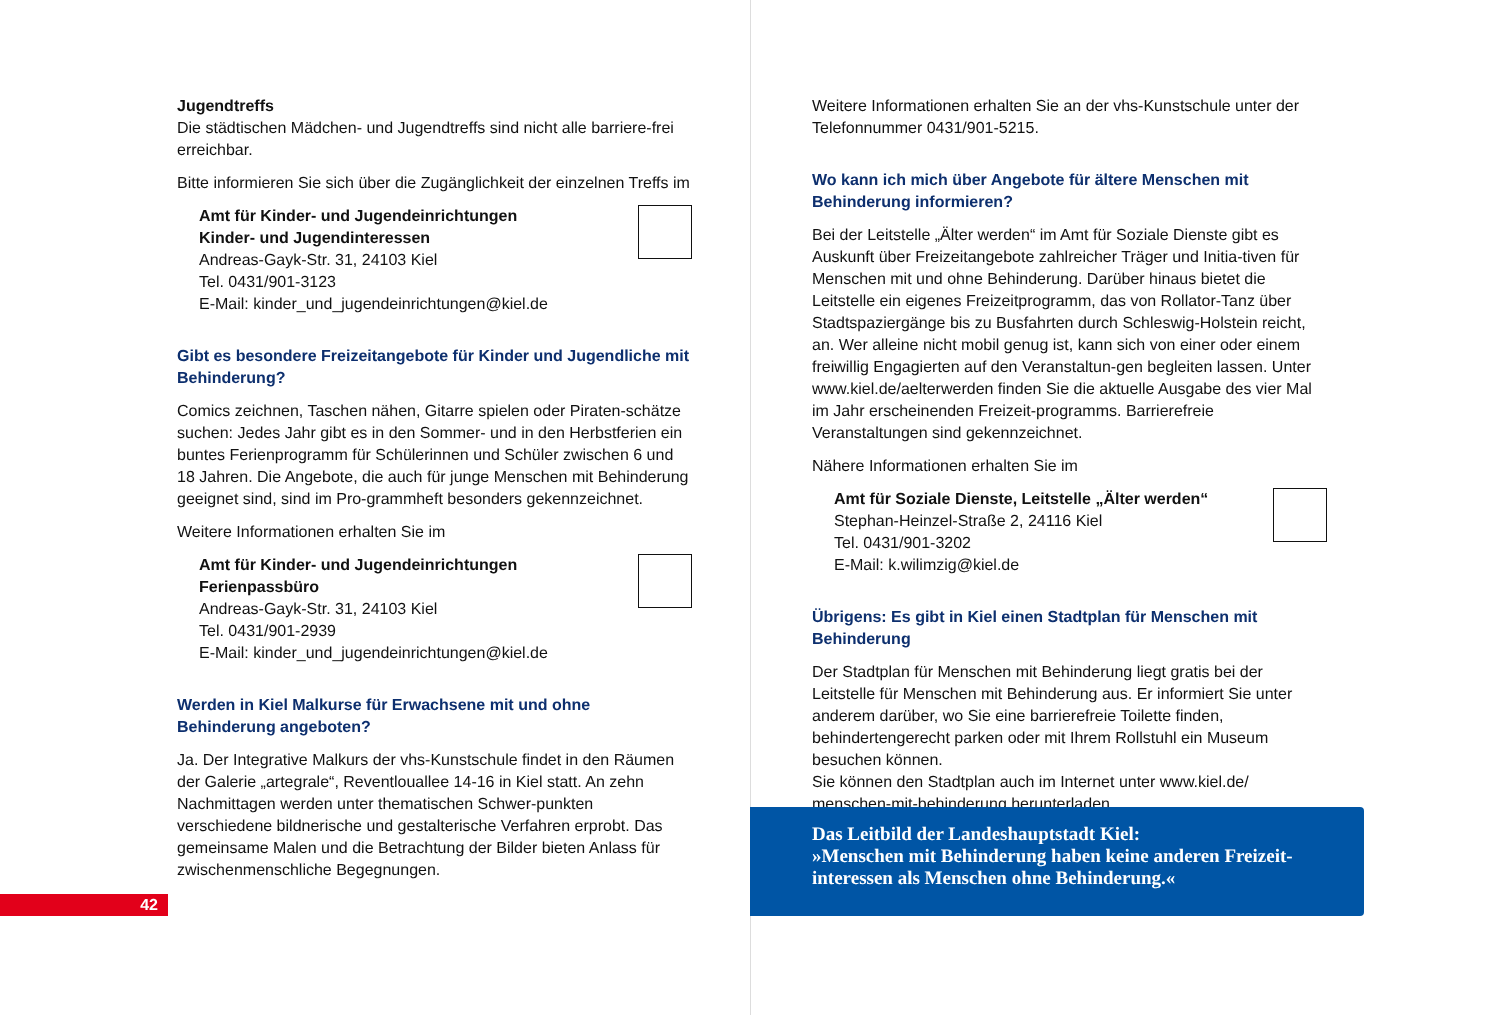Jugendtreffs
Die städtischen Mädchen- und Jugendtreffs sind nicht alle barriere-frei erreichbar.
Bitte informieren Sie sich über die Zugänglichkeit der einzelnen Treffs im
Amt für Kinder- und Jugendeinrichtungen
Kinder- und Jugendinteressen
Andreas-Gayk-Str. 31, 24103 Kiel
Tel. 0431/901-3123
E-Mail: kinder_und_jugendeinrichtungen@kiel.de
Gibt es besondere Freizeitangebote für Kinder und Jugendliche mit Behinderung?
Comics zeichnen, Taschen nähen, Gitarre spielen oder Piraten-schätze suchen: Jedes Jahr gibt es in den Sommer- und in den Herbstferien ein buntes Ferienprogramm für Schülerinnen und Schüler zwischen 6 und 18 Jahren. Die Angebote, die auch für junge Menschen mit Behinderung geeignet sind, sind im Pro-grammheft besonders gekennzeichnet.
Weitere Informationen erhalten Sie im
Amt für Kinder- und Jugendeinrichtungen
Ferienpassbüro
Andreas-Gayk-Str. 31, 24103 Kiel
Tel. 0431/901-2939
E-Mail: kinder_und_jugendeinrichtungen@kiel.de
Werden in Kiel Malkurse für Erwachsene mit und ohne Behinderung angeboten?
Ja. Der Integrative Malkurs der vhs-Kunstschule findet in den Räumen der Galerie „artegrale“, Reventlouallee 14-16 in Kiel statt. An zehn Nachmittagen werden unter thematischen Schwer-punkten verschiedene bildnerische und gestalterische Verfahren erprobt. Das gemeinsame Malen und die Betrachtung der Bilder bieten Anlass für zwischenmenschliche Begegnungen.
42
Weitere Informationen erhalten Sie an der vhs-Kunstschule unter der Telefonnummer 0431/901-5215.
Wo kann ich mich über Angebote für ältere Menschen mit Behinderung informieren?
Bei der Leitstelle „Älter werden“ im Amt für Soziale Dienste gibt es Auskunft über Freizeitangebote zahlreicher Träger und Initia-tiven für Menschen mit und ohne Behinderung. Darüber hinaus bietet die Leitstelle ein eigenes Freizeitprogramm, das von Rollator-Tanz über Stadtspaziergänge bis zu Busfahrten durch Schleswig-Holstein reicht, an. Wer alleine nicht mobil genug ist, kann sich von einer oder einem freiwillig Engagierten auf den Veranstaltun-gen begleiten lassen. Unter www.kiel.de/aelterwerden finden Sie die aktuelle Ausgabe des vier Mal im Jahr erscheinenden Freizeit-programms. Barrierefreie Veranstaltungen sind gekennzeichnet.
Nähere Informationen erhalten Sie im
Amt für Soziale Dienste, Leitstelle „Älter werden“
Stephan-Heinzel-Straße 2, 24116 Kiel
Tel. 0431/901-3202
E-Mail: k.wilimzig@kiel.de
Übrigens: Es gibt in Kiel einen Stadtplan für Menschen mit Behinderung
Der Stadtplan für Menschen mit Behinderung liegt gratis bei der Leitstelle für Menschen mit Behinderung aus. Er informiert Sie unter anderem darüber, wo Sie eine barrierefreie Toilette finden, behindertengerecht parken oder mit Ihrem Rollstuhl ein Museum besuchen können.
Sie können den Stadtplan auch im Internet unter www.kiel.de/ menschen-mit-behinderung herunterladen.
Das Leitbild der Landeshauptstadt Kiel:
»Menschen mit Behinderung haben keine anderen Freizeit-interessen als Menschen ohne Behinderung.«